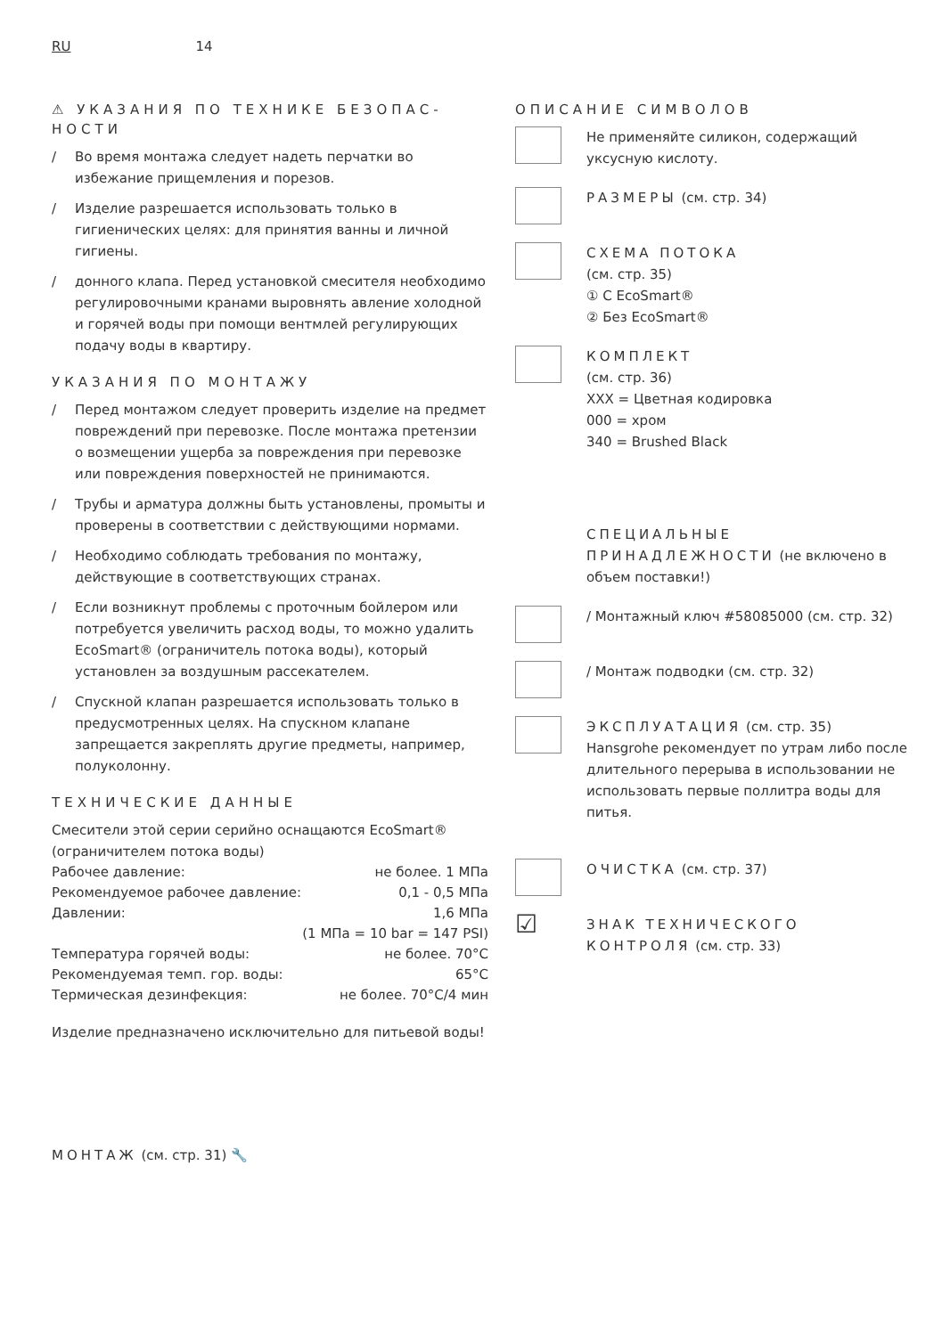RU 14
⚠ УКАЗАНИЯ ПО ТЕХНИКЕ БЕЗОПАС-НОСТИ
/ Во время монтажа следует надеть перчатки во избежание прищемления и порезов.
/ Изделие разрешается использовать только в гигиенических целях: для принятия ванны и личной гигиены.
/ донного клапа. Перед установкой смесителя необходимо регулировочными кранами выровнять авление холодной и горячей воды при помощи вентмлей регулирующих подачу воды в квартиру.
УКАЗАНИЯ ПО МОНТАЖУ
/ Перед монтажом следует проверить изделие на предмет повреждений при перевозке. После монтажа претензии о возмещении ущерба за повреждения при перевозке или повреждения поверхностей не принимаются.
/ Трубы и арматура должны быть установлены, промыты и проверены в соответствии с действующими нормами.
/ Необходимо соблюдать требования по монтажу, действующие в соответствующих странах.
/ Если возникнут проблемы с проточным бойлером или потребуется увеличить расход воды, то можно удалить EcoSmart® (ограничитель потока воды), который установлен за воздушным рассекателем.
/ Спускной клапан разрешается использовать только в предусмотренных целях. На спускном клапане запрещается закреплять другие предметы, например, полуколонну.
ТЕХНИЧЕСКИЕ ДАННЫЕ
Смесители этой серии серийно оснащаются EcoSmart® (ограничителем потока воды)
| Рабочее давление: | не более. 1 МПа |
| Рекомендуемое рабочее давление: | 0,1 - 0,5 МПа |
| Давлении: | 1,6 МПа |
| | (1 МПа = 10 bar = 147 PSI) |
| Температура горячей воды: | не более. 70°C |
| Рекомендуемая темп. гор. воды: | 65°C |
| Термическая дезинфекция: | не более. 70°C/4 мин |
Изделие предназначено исключительно для питьевой воды!
ОПИСАНИЕ СИМВОЛОВ
Не применяйте силикон, содержащий уксусную кислоту.
РАЗМЕРЫ (см. стр. 34)
СХЕМА ПОТОКА
(см. стр. 35)
① С EcoSmart®
② Без EcoSmart®
КОМПЛЕКТ
(см. стр. 36)
XXX = Цветная кодировка
000 = хром
340 = Brushed Black
СПЕЦИАЛЬНЫЕ ПРИНАДЛЕЖНОСТИ (не включено в объем поставки!)
/ Монтажный ключ #58085000 (см. стр. 32)
/ Монтаж подводки (см. стр. 32)
ЭКСПЛУАТАЦИЯ (см. стр. 35)
Hansgrohe рекомендует по утрам либо после длительного перерыва в использовании не использовать первые поллитра воды для питья.
ОЧИСТКА (см. стр. 37)
☑
ЗНАК ТЕХНИЧЕСКОГО КОНТРОЛЯ (см. стр. 33)
МОНТАЖ (см. стр. 31) 🔧